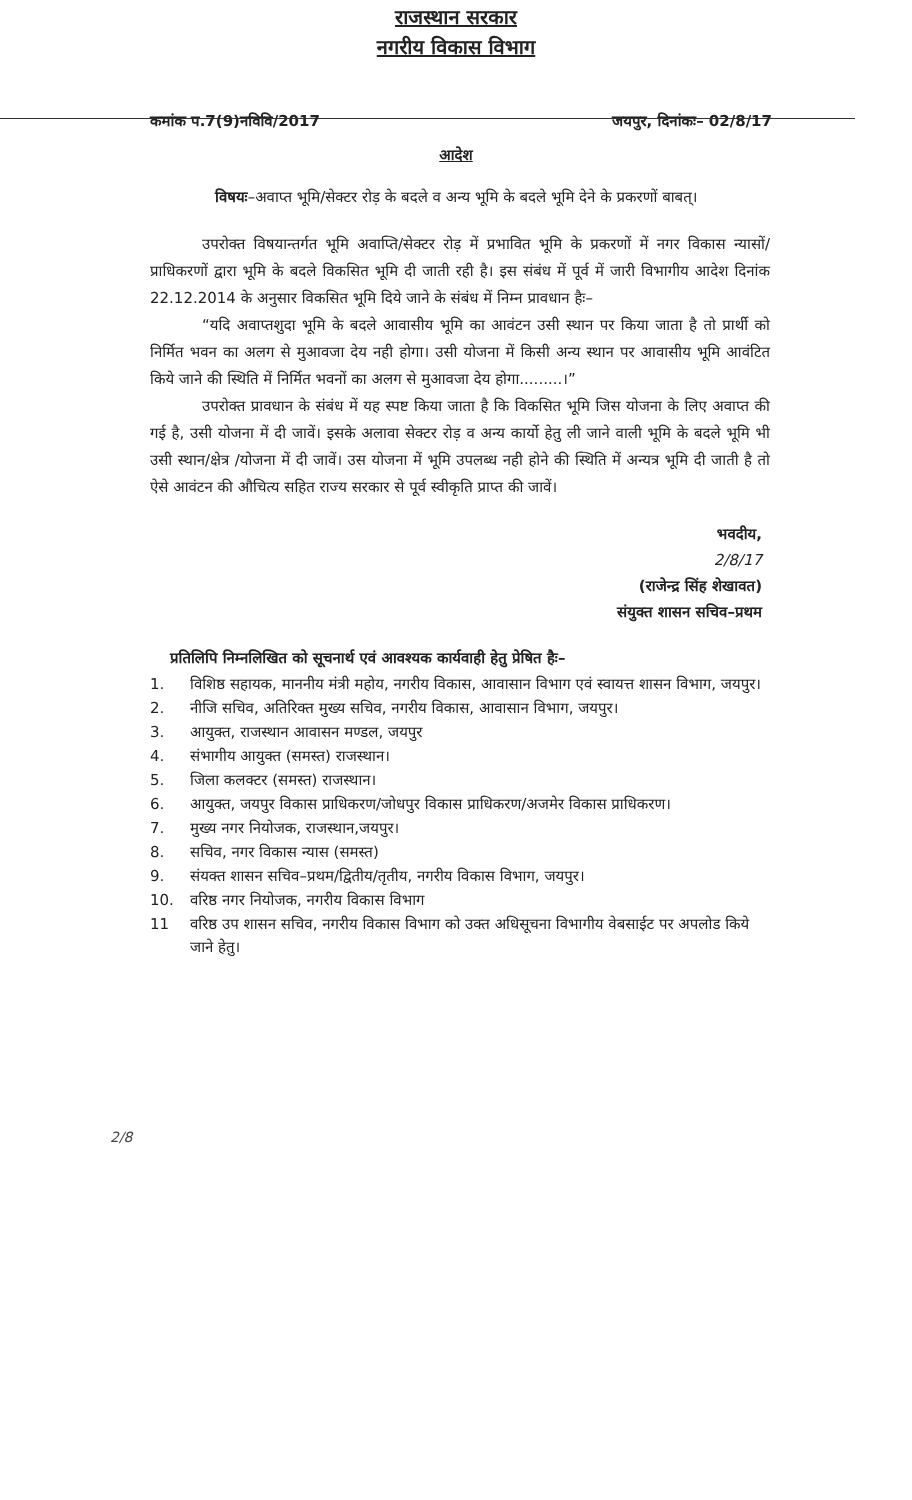राजस्थान सरकार
नगरीय विकास विभाग
कमांक प.7(9)नविवि/2017 जयपुर, दिनांकः– 02/8/17
आदेश
विषयः–अवाप्त भूमि/सेक्टर रोड़ के बदले व अन्य भूमि के बदले भूमि देने के प्रकरणों बाबत्।
उपरोक्त विषयान्तर्गत भूमि अवाप्ति/सेक्टर रोड़ में प्रभावित भूमि के प्रकरणों में नगर विकास न्यासों/प्राधिकरणों द्वारा भूमि के बदले विकसित भूमि दी जाती रही है। इस संबंध में पूर्व में जारी विभागीय आदेश दिनांक 22.12.2014 के अनुसार विकसित भूमि दिये जाने के संबंध में निम्न प्रावधान हैः–
“यदि अवाप्तशुदा भूमि के बदले आवासीय भूमि का आवंटन उसी स्थान पर किया जाता है तो प्रार्थी को निर्मित भवन का अलग से मुआवजा देय नही होगा। उसी योजना में किसी अन्य स्थान पर आवासीय भूमि आवंटित किये जाने की स्थिति में निर्मित भवनों का अलग से मुआवजा देय होगा.........।”
उपरोक्त प्रावधान के संबंध में यह स्पष्ट किया जाता है कि विकसित भूमि जिस योजना के लिए अवाप्त की गई है, उसी योजना में दी जावें। इसके अलावा सेक्टर रोड़ व अन्य कार्यो हेतु ली जाने वाली भूमि के बदले भूमि भी उसी स्थान/क्षेत्र /योजना में दी जावें। उस योजना में भूमि उपलब्ध नही होने की स्थिति में अन्यत्र भूमि दी जाती है तो ऐसे आवंटन की औचित्य सहित राज्य सरकार से पूर्व स्वीकृति प्राप्त की जावें।
भवदीय,
2/8/17
(राजेन्द्र सिंह शेखावत)
संयुक्त शासन सचिव–प्रथम
प्रतिलिपि निम्नलिखित को सूचनार्थ एवं आवश्यक कार्यवाही हेतु प्रेषित हैः–
1. विशिष्ठ सहायक, माननीय मंत्री महोय, नगरीय विकास, आवासान विभाग एवं स्वायत्त शासन विभाग, जयपुर।
2. नीजि सचिव, अतिरिक्त मुख्य सचिव, नगरीय विकास, आवासान विभाग, जयपुर।
3. आयुक्त, राजस्थान आवासन मण्डल, जयपुर
4. संभागीय आयुक्त (समस्त) राजस्थान।
5. जिला कलक्टर (समस्त) राजस्थान।
6. आयुक्त, जयपुर विकास प्राधिकरण/जोधपुर विकास प्राधिकरण/अजमेर विकास प्राधिकरण।
7. मुख्य नगर नियोजक, राजस्थान,जयपुर।
8. सचिव, नगर विकास न्यास (समस्त)
9. संयक्त शासन सचिव–प्रथम/द्वितीय/तृतीय, नगरीय विकास विभाग, जयपुर।
10. वरिष्ठ नगर नियोजक, नगरीय विकास विभाग
11 वरिष्ठ उप शासन सचिव, नगरीय विकास विभाग को उक्त अधिसूचना विभागीय वेबसाईट पर अपलोड किये जाने हेतु।
2/8